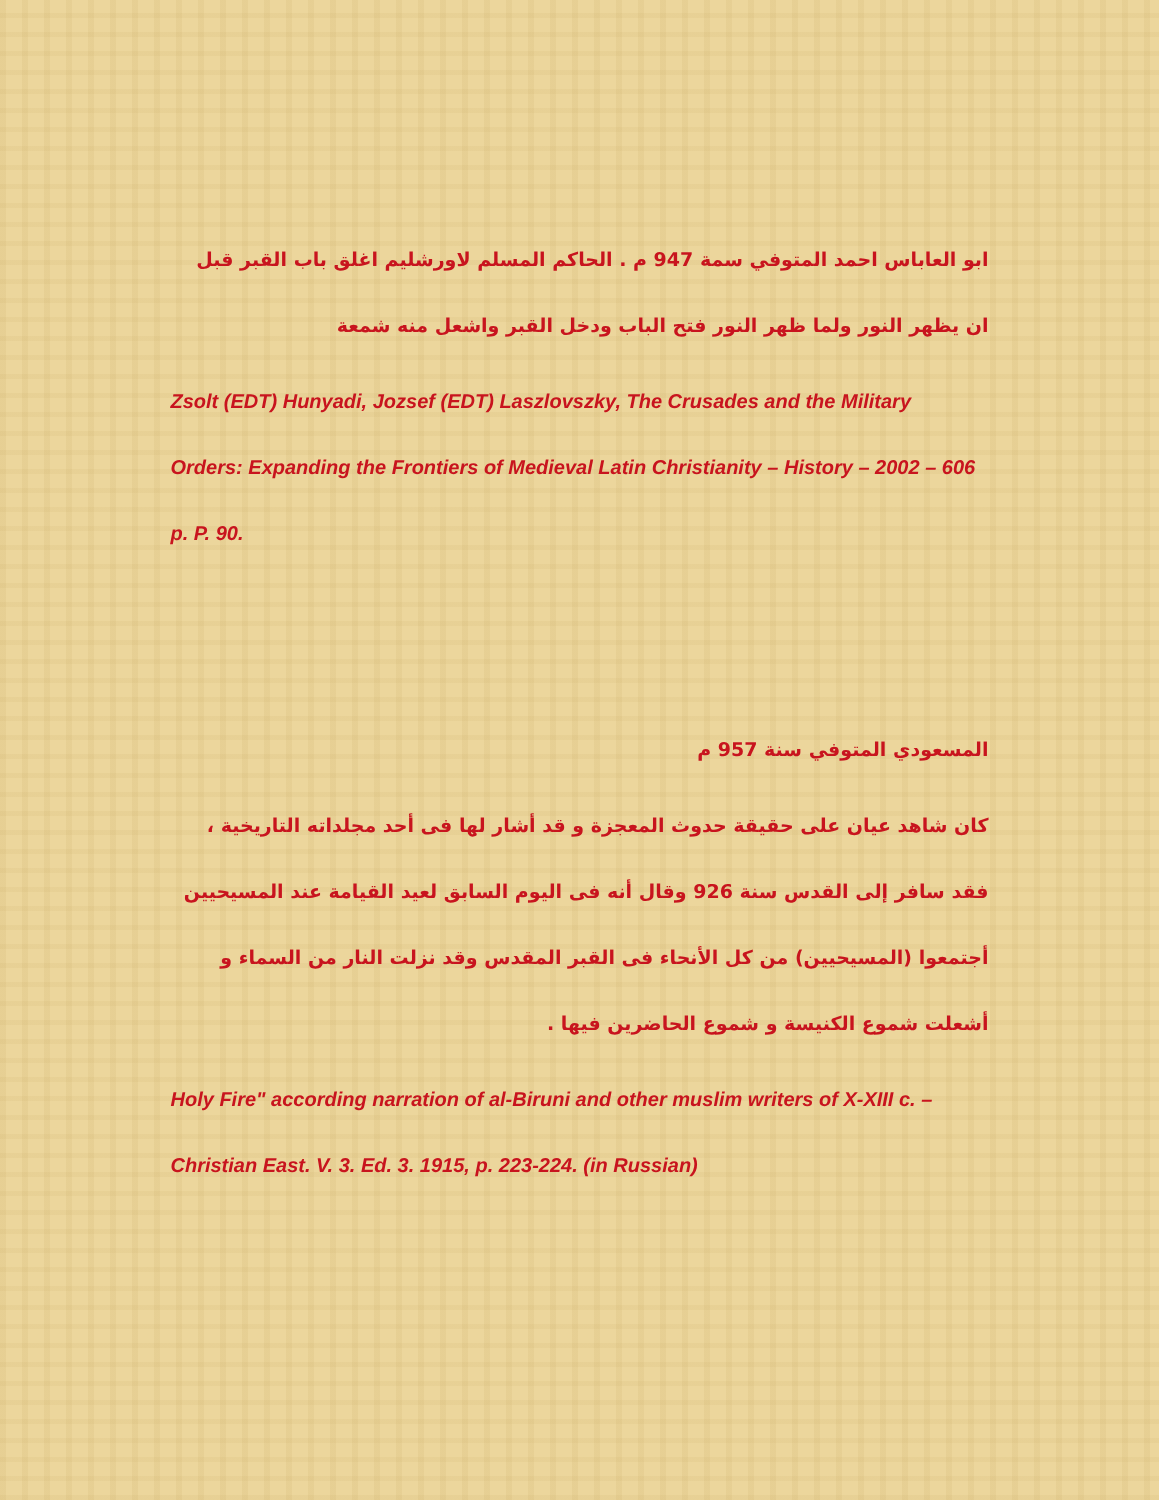ابو العاباس احمد المتوفي سمة 947 م . الحاكم المسلم لاورشليم اغلق باب القبر قبل ان يظهر النور ولما ظهر النور فتح الباب ودخل القبر واشعل منه شمعة
Zsolt (EDT) Hunyadi, Jozsef (EDT) Laszlovszky, The Crusades and the Military Orders: Expanding the Frontiers of Medieval Latin Christianity – History – 2002 – 606 p. P. 90.
المسعودي المتوفي سنة 957 م
كان شاهد عيان على حقيقة حدوث المعجزة و قد أشار لها فى أحد مجلداته التاريخية ، فقد سافر إلى القدس سنة 926 وقال أنه فى اليوم السابق لعيد القيامة عند المسيحيين أجتمعوا (المسيحيين) من كل الأنحاء فى القبر المقدس وقد نزلت النار من السماء و أشعلت شموع الكنيسة و شموع الحاضرين فيها .
Holy Fire" according narration of al-Biruni and other muslim writers of X-XIII c. – Christian East. V. 3. Ed. 3. 1915, p. 223-224. (in Russian)